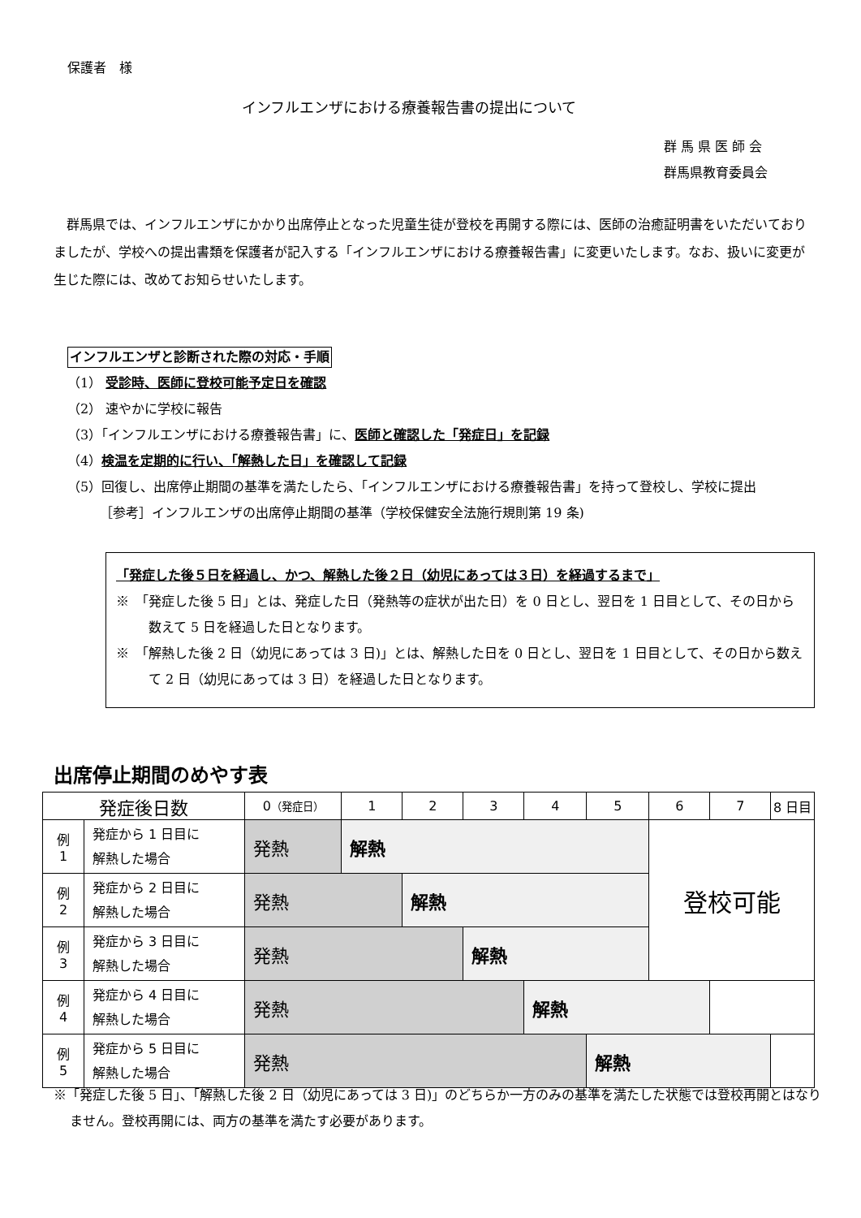保護者　様
インフルエンザにおける療養報告書の提出について
群 馬 県 医 師 会
群馬県教育委員会
群馬県では、インフルエンザにかかり出席停止となった児童生徒が登校を再開する際には、医師の治癒証明書をいただいておりましたが、学校への提出書類を保護者が記入する「インフルエンザにおける療養報告書」に変更いたします。なお、扱いに変更が生じた際には、改めてお知らせいたします。
インフルエンザと診断された際の対応・手順
（1） 受診時、医師に登校可能予定日を確認
（2） 速やかに学校に報告
（3）「インフルエンザにおける療養報告書」に、医師と確認した「発症日」を記録
（4）検温を定期的に行い、「解熱した日」を確認して記録
（5）回復し、出席停止期間の基準を満たしたら、「インフルエンザにおける療養報告書」を持って登校し、学校に提出
［参考］インフルエンザの出席停止期間の基準（学校保健安全法施行規則第 19 条)
「発症した後５日を経過し、かつ、解熱した後２日（幼児にあっては３日）を経過するまで」
※　「発症した後 5 日」とは、発症した日（発熱等の症状が出た日）を 0 日とし、翌日を 1 日目として、その日から数えて 5 日を経過した日となります。
※　「解熱した後 2 日（幼児にあっては 3 日)」とは、解熱した日を 0 日とし、翌日を 1 日目として、その日から数えて 2 日（幼児にあっては 3 日）を経過した日となります。
出席停止期間のめやす表
| 発症後日数 | | 0 （発症日） | 1 | 2 | 3 | 4 | 5 | 6 | 7 | 8 日目 |
| --- | --- | --- | --- | --- | --- | --- | --- | --- | --- | --- |
| 例 1 | 発症から 1 日目に 解熱した場合 | 発熱 | 解熱 | | | | | 登校可能 | | |
| 例 2 | 発症から 2 日目に 解熱した場合 | 発熱 | | 解熱 | | | | | | |
| 例 3 | 発症から 3 日目に 解熱した場合 | 発熱 | | | 解熱 | | | | | |
| 例 4 | 発症から 4 日目に 解熱した場合 | 発熱 | | | | 解熱 | | | | |
| 例 5 | 発症から 5 日目に 解熱した場合 | 発熱 | | | | | 解熱 | | | |
※「発症した後 5 日」、「解熱した後 2 日（幼児にあっては 3 日)」のどちらか一方のみの基準を満たした状態では登校再開とはなりません。登校再開には、両方の基準を満たす必要があります。